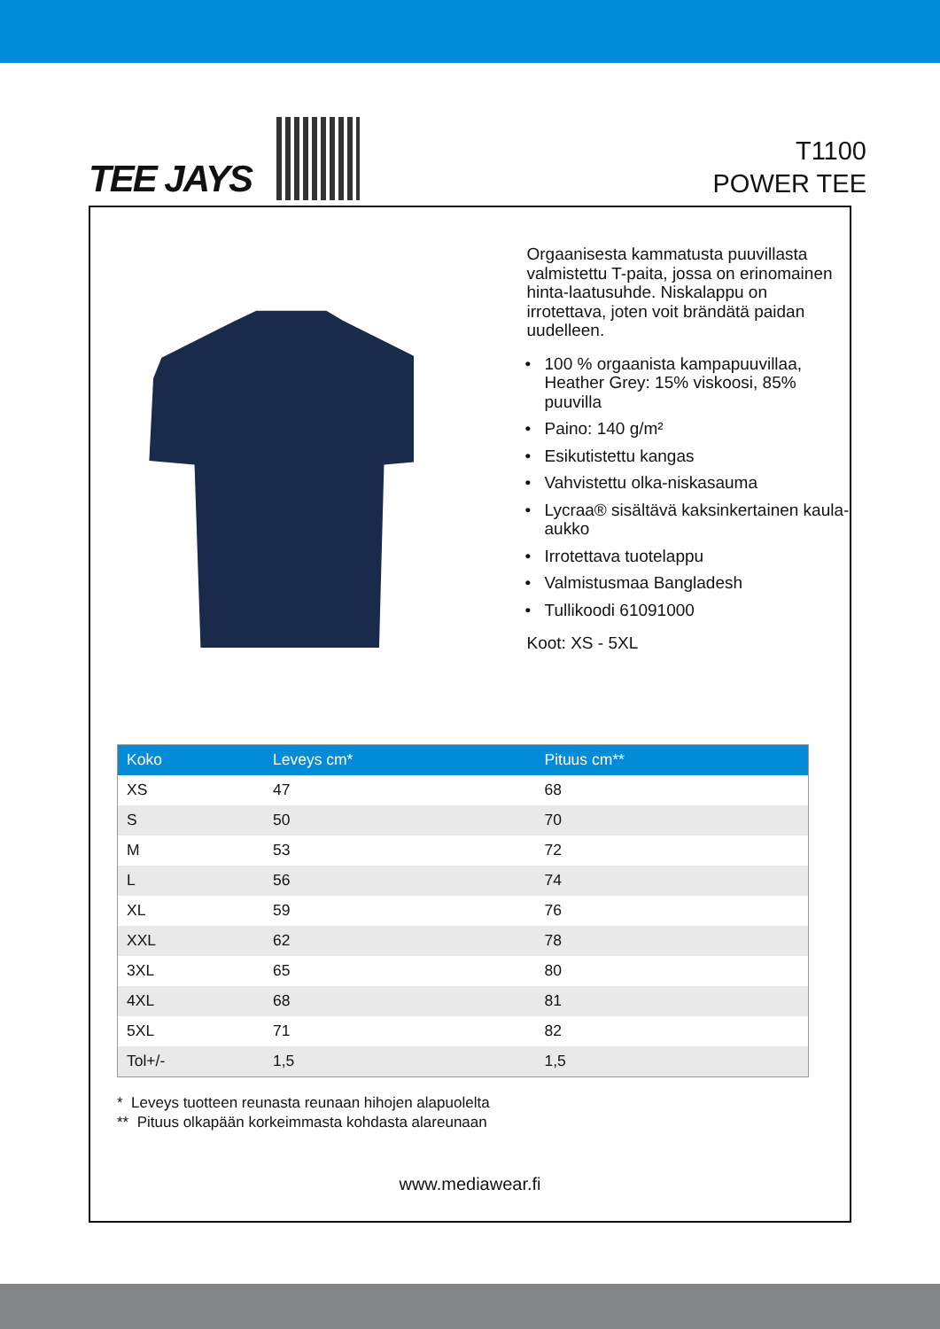TEE JAYS
T1100
POWER TEE
Orgaanisesta kammatusta puuvillasta valmistettu T-paita, jossa on erinomainen hinta-laatusuhde. Niskalappu on irrotettava, joten voit brändätä paidan uudelleen.
• 100 % orgaanista kampapuuvillaa, Heather Grey: 15% viskoosi, 85% puuvilla
• Paino: 140 g/m²
• Esikutistettu kangas
• Vahvistettu olka-niskasauma
• Lycraa® sisältävä kaksinkertainen kaula-aukko
• Irrotettava tuotelappu
• Valmistusmaa Bangladesh
• Tullikoodi 61091000
Koot: XS - 5XL
| Koko | Leveys cm* | Pituus cm** |
| --- | --- | --- |
| XS | 47 | 68 |
| S | 50 | 70 |
| M | 53 | 72 |
| L | 56 | 74 |
| XL | 59 | 76 |
| XXL | 62 | 78 |
| 3XL | 65 | 80 |
| 4XL | 68 | 81 |
| 5XL | 71 | 82 |
| Tol+/- | 1,5 | 1,5 |
* Leveys tuotteen reunasta reunaan hihojen alapuolelta
** Pituus olkapään korkeimmasta kohdasta alareunaan
www.mediawear.fi